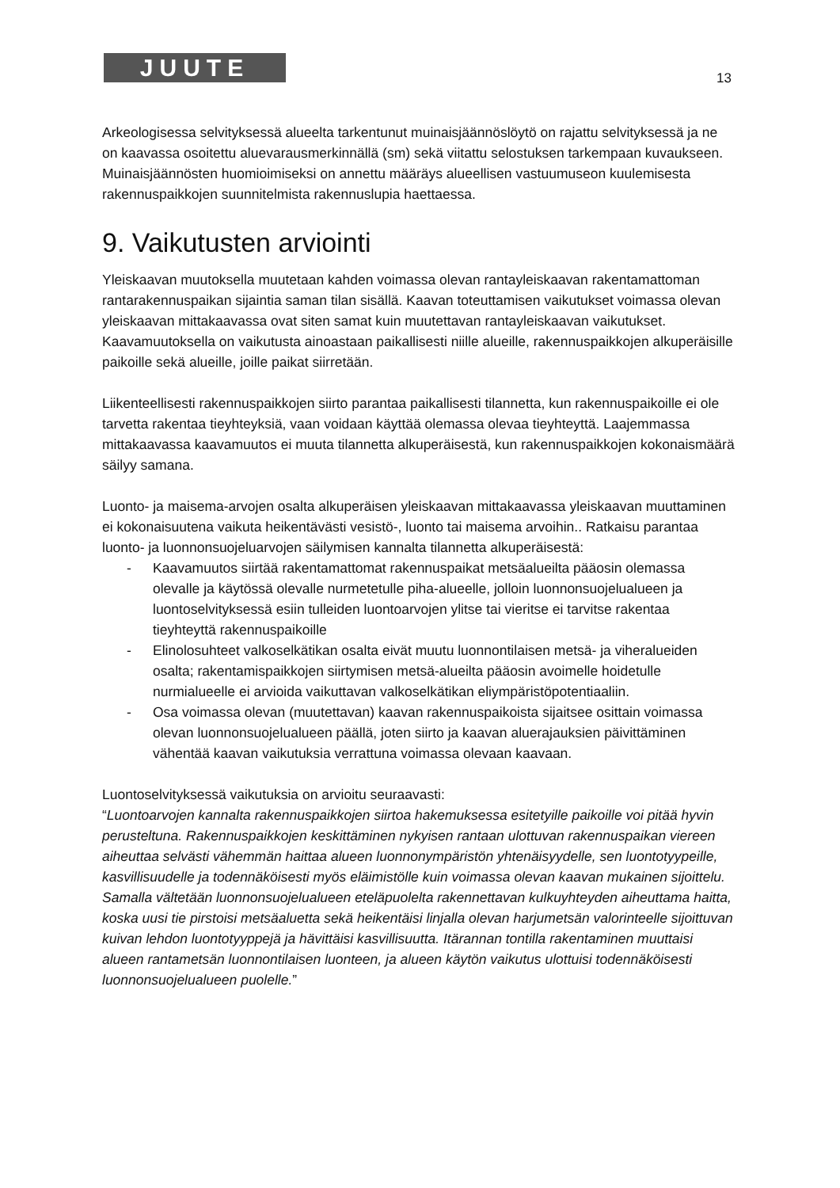JUUTE 13
Arkeologisessa selvityksessä alueelta tarkentunut muinaisjäännöslöytö on rajattu selvityksessä ja ne on kaavassa osoitettu aluevarausmerkinnällä (sm) sekä viitattu selostuksen tarkempaan kuvaukseen. Muinaisjäännösten huomioimiseksi on annettu määräys alueellisen vastuumuseon kuulemisesta rakennuspaikkojen suunnitelmista rakennuslupia haettaessa.
9. Vaikutusten arviointi
Yleiskaavan muutoksella muutetaan kahden voimassa olevan rantayleiskaavan rakentamattoman rantarakennuspaikan sijaintia saman tilan sisällä. Kaavan toteuttamisen vaikutukset voimassa olevan yleiskaavan mittakaavassa ovat siten samat kuin muutettavan rantayleiskaavan vaikutukset. Kaavamuutoksella on vaikutusta ainoastaan paikallisesti niille alueille, rakennuspaikkojen alkuperäisille paikoille sekä alueille, joille paikat siirretään.
Liikenteellisesti rakennuspaikkojen siirto parantaa paikallisesti tilannetta, kun rakennuspaikoille ei ole tarvetta rakentaa tieyhteyksiä, vaan voidaan käyttää olemassa olevaa tieyhteyttä. Laajemmassa mittakaavassa kaavamuutos ei muuta tilannetta alkuperäisestä, kun rakennuspaikkojen kokonaismäärä säilyy samana.
Luonto- ja maisema-arvojen osalta alkuperäisen yleiskaavan mittakaavassa yleiskaavan muuttaminen ei kokonaisuutena vaikuta heikentävästi vesistö-, luonto tai maisema arvoihin.. Ratkaisu parantaa luonto- ja luonnonsuojeluarvojen säilymisen kannalta tilannetta alkuperäisestä:
- Kaavamuutos siirtää rakentamattomat rakennuspaikat metsäalueilta pääosin olemassa olevalle ja käytössä olevalle nurmetetulle piha-alueelle, jolloin luonnonsuojelualueen ja luontoselvityksessä esiin tulleiden luontoarvojen ylitse tai vieritse ei tarvitse rakentaa tieyhteyttä rakennuspaikoille
- Elinolosuhteet valkoselkätikan osalta eivät muutu luonnontilaisen metsä- ja viheralueiden osalta; rakentamispaikkojen siirtymisen metsä-alueilta pääosin avoimelle hoidetulle nurmialueelle ei arvioida vaikuttavan valkoselkätikan eliympäristöpotentiaaliin.
- Osa voimassa olevan (muutettavan) kaavan rakennuspaikoista sijaitsee osittain voimassa olevan luonnonsuojelualueen päällä, joten siirto ja kaavan aluerajauksien päivittäminen vähentää kaavan vaikutuksia verrattuna voimassa olevaan kaavaan.
Luontoselvityksessä vaikutuksia on arvioitu seuraavasti:
“Luontoarvojen kannalta rakennuspaikkojen siirtoa hakemuksessa esitetyille paikoille voi pitää hyvin perusteltuna. Rakennuspaikkojen keskittäminen nykyisen rantaan ulottuvan rakennuspaikan viereen aiheuttaa selvästi vähemmän haittaa alueen luonnonympäristön yhtenäisyydelle, sen luontotyypeille, kasvillisuudelle ja todennäköisesti myös eläimistölle kuin voimassa olevan kaavan mukainen sijoittelu. Samalla vältetään luonnonsuojelualueen eteläpuolelta rakennettavan kulkuyhteyden aiheuttama haitta, koska uusi tie pirstoisi metsäaluetta sekä heikentäisi linjalla olevan harjumetsän valorinteelle sijoittuvan kuivan lehdon luontotyyppejä ja hävittäisi kasvillisuutta. Itärannan tontilla rakentaminen muuttaisi alueen rantametsän luonnontilaisen luonteen, ja alueen käytön vaikutus ulottuisi todennäköisesti luonnonsuojelualueen puolelle.”